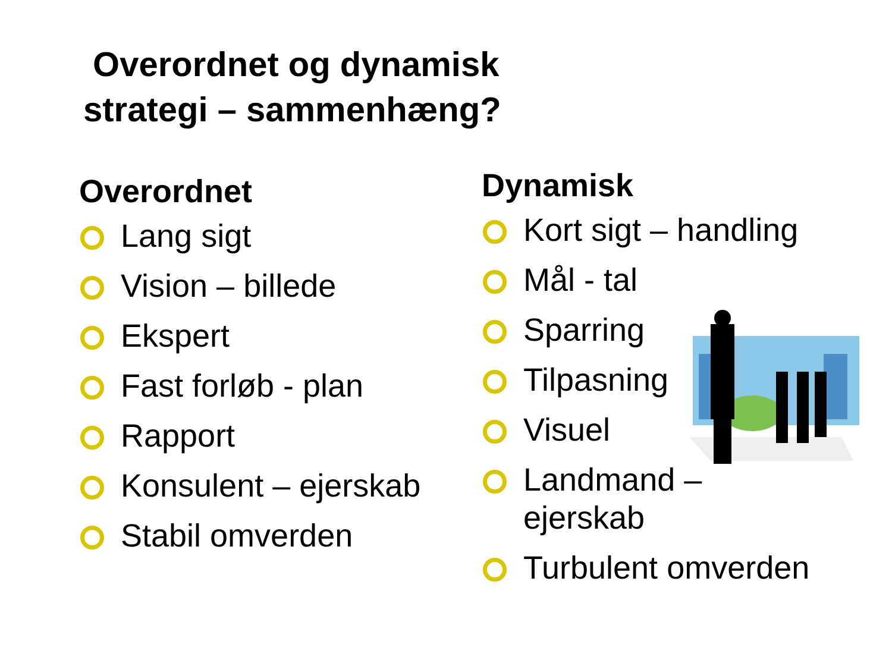Overordnet og dynamisk
strategi – sammenhæng?
Overordnet
Lang sigt
Vision – billede
Ekspert
Fast forløb - plan
Rapport
Konsulent – ejerskab
Stabil omverden
Dynamisk
Kort sigt – handling
Mål - tal
Sparring
Tilpasning
Visuel
Landmand –
ejerskab
Turbulent omverden